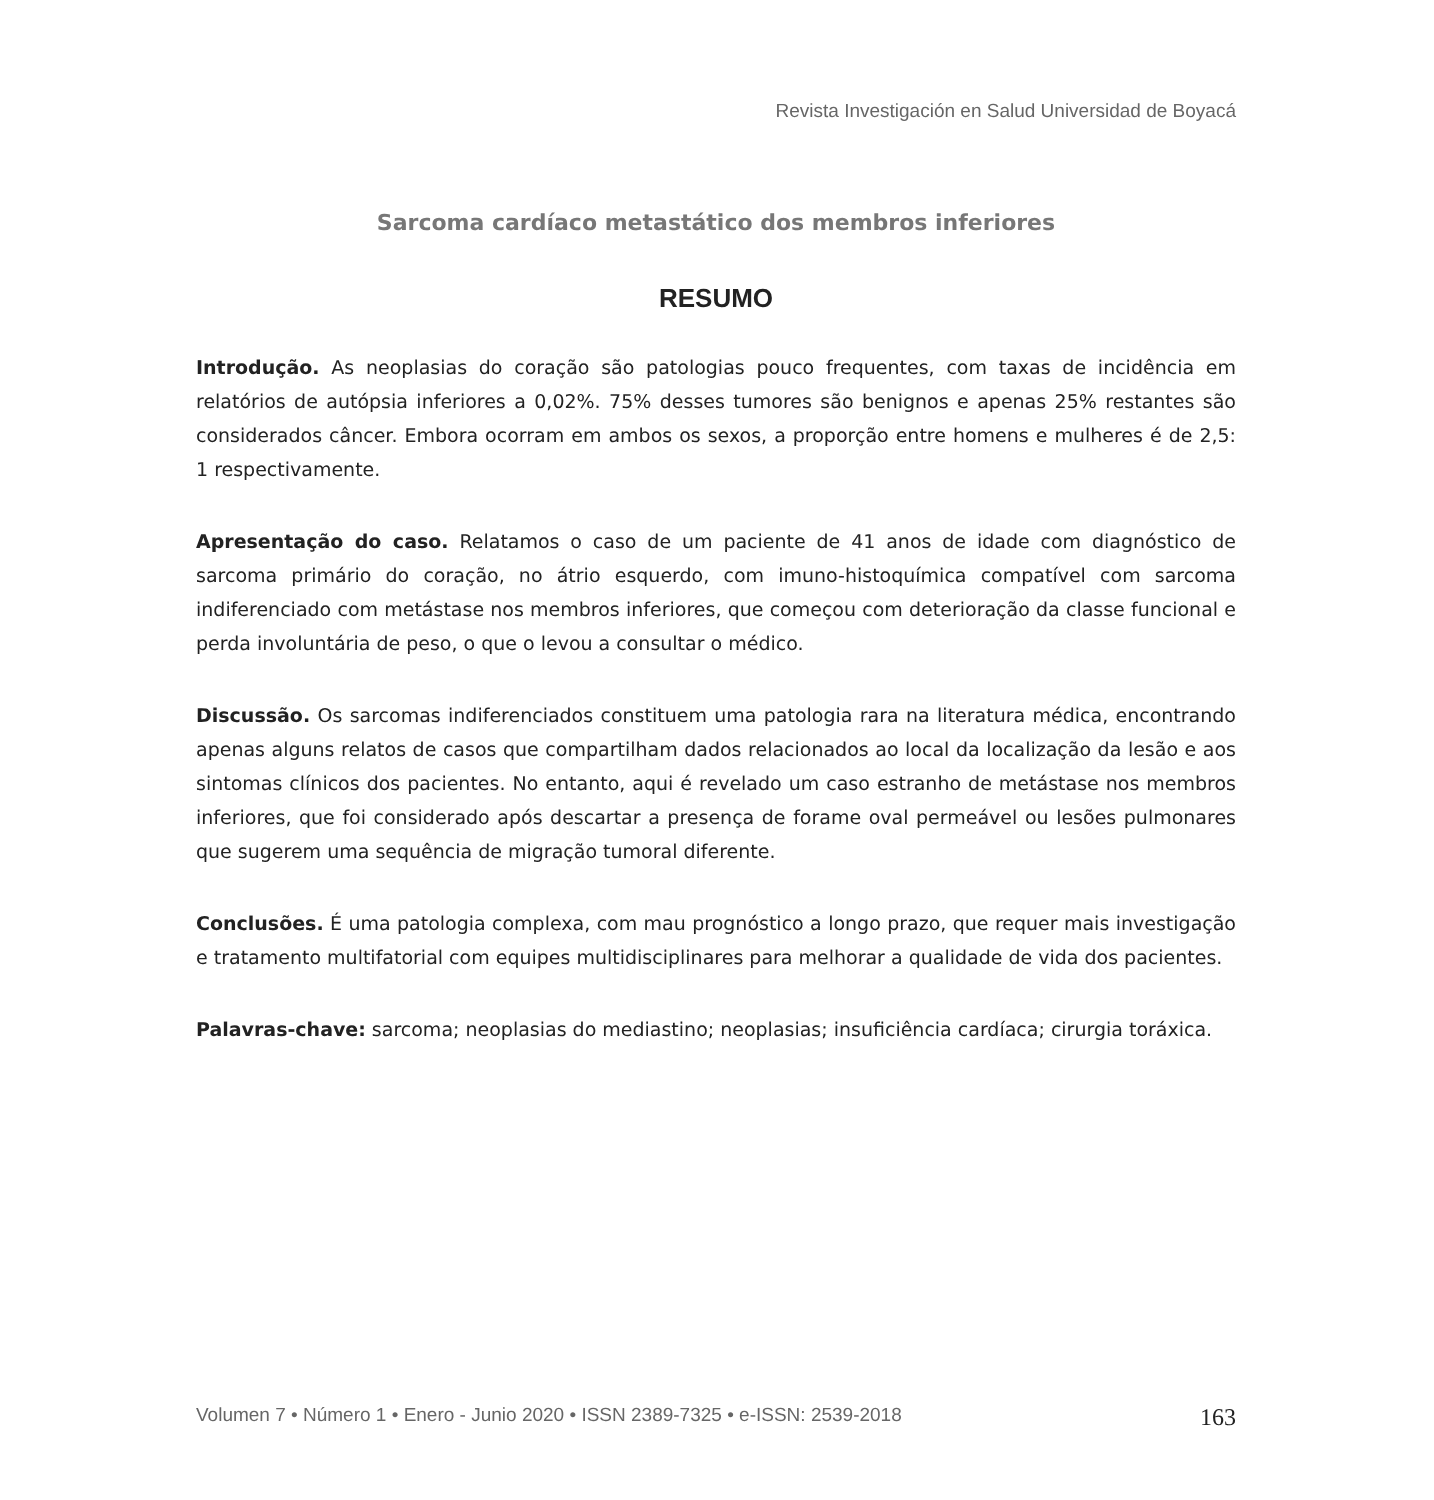Revista Investigación en Salud Universidad de Boyacá
Sarcoma cardíaco metastático dos membros inferiores
RESUMO
Introdução. As neoplasias do coração são patologias pouco frequentes, com taxas de incidência em relatórios de autópsia inferiores a 0,02%. 75% desses tumores são benignos e apenas 25% restantes são considerados câncer. Embora ocorram em ambos os sexos, a proporção entre homens e mulheres é de 2,5: 1 respectivamente.
Apresentação do caso. Relatamos o caso de um paciente de 41 anos de idade com diagnóstico de sarcoma primário do coração, no átrio esquerdo, com imuno-histoquímica compatível com sarcoma indiferenciado com metástase nos membros inferiores, que começou com deterioração da classe funcional e perda involuntária de peso, o que o levou a consultar o médico.
Discussão. Os sarcomas indiferenciados constituem uma patologia rara na literatura médica, encontrando apenas alguns relatos de casos que compartilham dados relacionados ao local da localização da lesão e aos sintomas clínicos dos pacientes. No entanto, aqui é revelado um caso estranho de metástase nos membros inferiores, que foi considerado após descartar a presença de forame oval permeável ou lesões pulmonares que sugerem uma sequência de migração tumoral diferente.
Conclusões. É uma patologia complexa, com mau prognóstico a longo prazo, que requer mais investigação e tratamento multifatorial com equipes multidisciplinares para melhorar a qualidade de vida dos pacientes.
Palavras-chave: sarcoma; neoplasias do mediastino; neoplasias; insuficiência cardíaca; cirurgia toráxica.
Volumen 7 • Número 1 • Enero - Junio 2020 • ISSN 2389-7325 • e-ISSN: 2539-2018 163